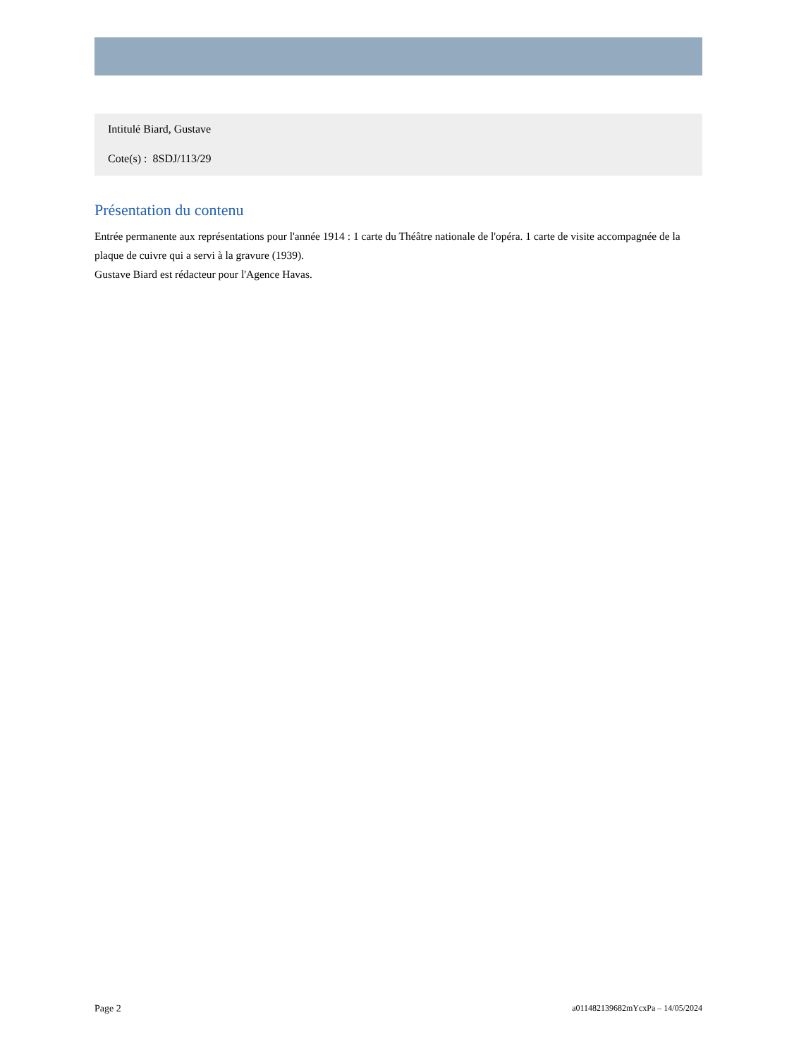Intitulé Biard, Gustave
Cote(s) : 8SDJ/113/29
Présentation du contenu
Entrée permanente aux représentations pour l'année 1914 : 1 carte du Théâtre nationale de l'opéra. 1 carte de visite accompagnée de la plaque de cuivre qui a servi à la gravure (1939).
Gustave Biard est rédacteur pour l'Agence Havas.
Page 2 a011482139682mYcxPa – 14/05/2024